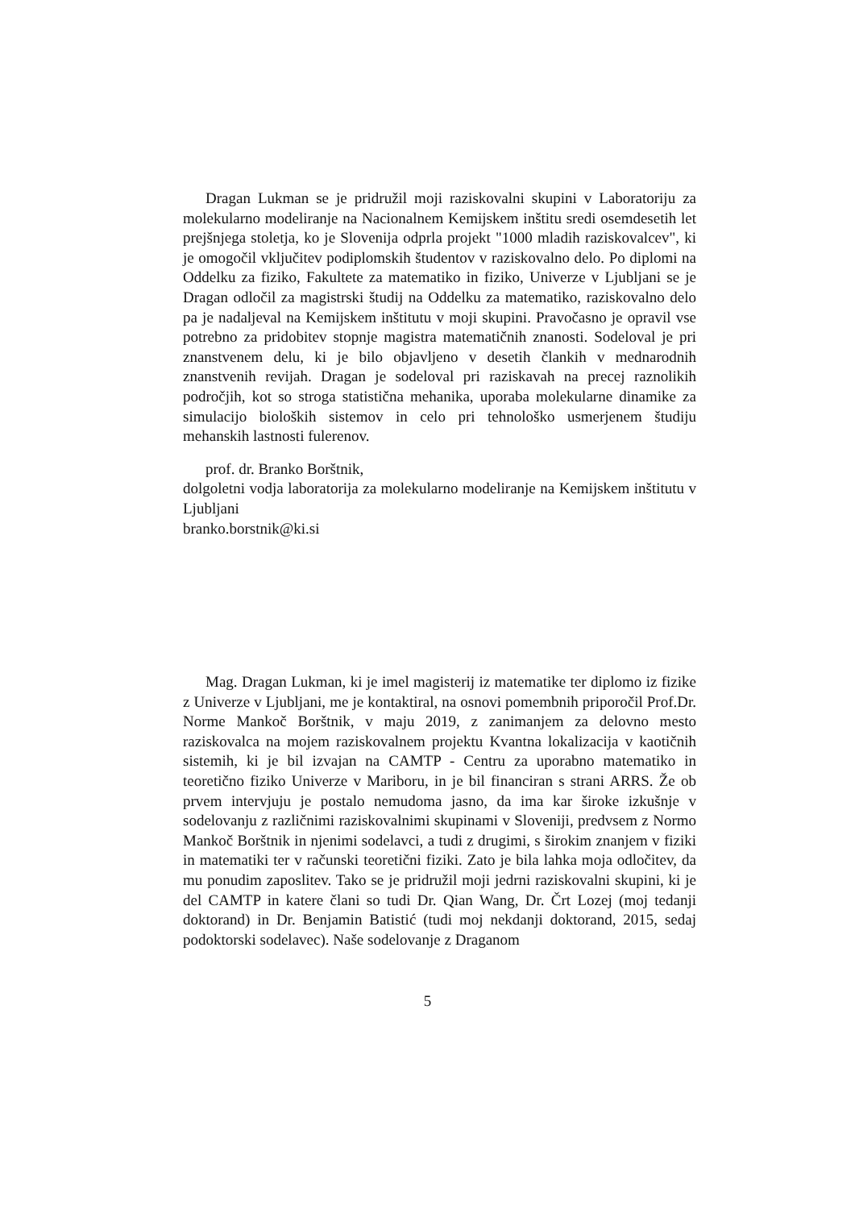Dragan Lukman se je pridružil moji raziskovalni skupini v Laboratoriju za molekularno modeliranje na Nacionalnem Kemijskem inštitu sredi osemdesetih let prejšnjega stoletja, ko je Slovenija odprla projekt "1000 mladih raziskovalcev", ki je omogočil vključitev podiplomskih študentov v raziskovalno delo. Po diplomi na Oddelku za fiziko, Fakultete za matematiko in fiziko, Univerze v Ljubljani se je Dragan odločil za magistrski študij na Oddelku za matematiko, raziskovalno delo pa je nadaljeval na Kemijskem inštitutu v moji skupini. Pravočasno je opravil vse potrebno za pridobitev stopnje magistra matematičnih znanosti. Sodeloval je pri znanstvenem delu, ki je bilo objavljeno v desetih člankih v mednarodnih znanstvenih revijah. Dragan je sodeloval pri raziskavah na precej raznolikih področjih, kot so stroga statistična mehanika, uporaba molekularne dinamike za simulacijo bioloških sistemov in celo pri tehnološko usmerjenem študiju mehanskih lastnosti fulerenov.
prof. dr. Branko Borštnik,
dolgoletni vodja laboratorija za molekularno modeliranje na Kemijskem inštitutu v Ljubljani
branko.borstnik@ki.si
Mag. Dragan Lukman, ki je imel magisterij iz matematike ter diplomo iz fizike z Univerze v Ljubljani, me je kontaktiral, na osnovi pomembnih priporočil Prof.Dr. Norme Mankoč Borštnik, v maju 2019, z zanimanjem za delovno mesto raziskovalca na mojem raziskovalnem projektu Kvantna lokalizacija v kaotičnih sistemih, ki je bil izvajan na CAMTP - Centru za uporabno matematiko in teoretično fiziko Univerze v Mariboru, in je bil financiran s strani ARRS. Že ob prvem intervjuju je postalo nemudoma jasno, da ima kar široke izkušnje v sodelovanju z različnimi raziskovalnimi skupinami v Sloveniji, predvsem z Normo Mankoč Borštnik in njenimi sodelavci, a tudi z drugimi, s širokim znanjem v fiziki in matematiki ter v računski teoretični fiziki. Zato je bila lahka moja odločitev, da mu ponudim zaposlitev. Tako se je pridružil moji jedrni raziskovalni skupini, ki je del CAMTP in katere člani so tudi Dr. Qian Wang, Dr. Črt Lozej (moj tedanji doktorand) in Dr. Benjamin Batistić (tudi moj nekdanji doktorand, 2015, sedaj podoktorski sodelavec). Naše sodelovanje z Draganom
5